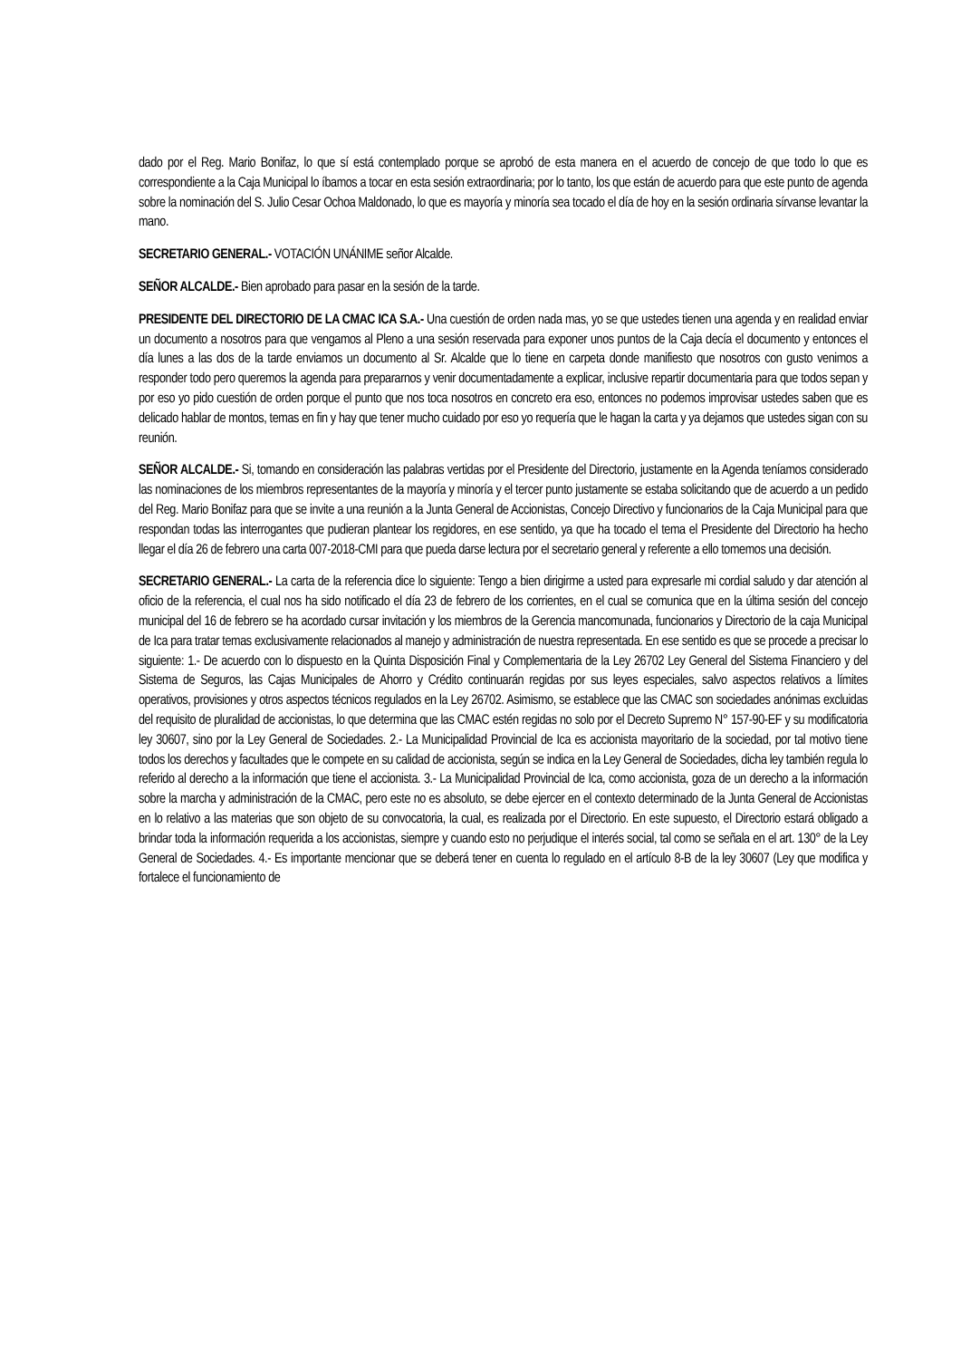dado por el Reg. Mario Bonifaz, lo que sí está contemplado porque se aprobó de esta manera en el acuerdo de concejo de que todo lo que es correspondiente a la Caja Municipal lo íbamos a tocar en esta sesión extraordinaria; por lo tanto, los que están de acuerdo para que este punto de agenda sobre la nominación del S. Julio Cesar Ochoa Maldonado, lo que es mayoría y minoría sea tocado el día de hoy en la sesión ordinaria sírvanse levantar la mano.
SECRETARIO GENERAL.- VOTACIÓN UNÁNIME señor Alcalde.
SEÑOR ALCALDE.- Bien aprobado para pasar en la sesión de la tarde.
PRESIDENTE DEL DIRECTORIO DE LA CMAC ICA S.A.- Una cuestión de orden nada mas, yo se que ustedes tienen una agenda y en realidad enviar un documento a nosotros para que vengamos al Pleno a una sesión reservada para exponer unos puntos de la Caja decía el documento y entonces el día lunes a las dos de la tarde enviamos un documento al Sr. Alcalde que lo tiene en carpeta donde manifiesto que nosotros con gusto venimos a responder todo pero queremos la agenda para prepararnos y venir documentadamente a explicar, inclusive repartir documentaria para que todos sepan y por eso yo pido cuestión de orden porque el punto que nos toca nosotros en concreto era eso, entonces no podemos improvisar ustedes saben que es delicado hablar de montos, temas en fin y hay que tener mucho cuidado por eso yo requería que le hagan la carta y ya dejamos que ustedes sigan con su reunión.
SEÑOR ALCALDE.- Si, tomando en consideración las palabras vertidas por el Presidente del Directorio, justamente en la Agenda teníamos considerado las nominaciones de los miembros representantes de la mayoría y minoría y el tercer punto justamente se estaba solicitando que de acuerdo a un pedido del Reg. Mario Bonifaz para que se invite a una reunión a la Junta General de Accionistas, Concejo Directivo y funcionarios de la Caja Municipal para que respondan todas las interrogantes que pudieran plantear los regidores, en ese sentido, ya que ha tocado el tema el Presidente del Directorio ha hecho llegar el día 26 de febrero una carta 007-2018-CMI para que pueda darse lectura por el secretario general y referente a ello tomemos una decisión.
SECRETARIO GENERAL.- La carta de la referencia dice lo siguiente: Tengo a bien dirigirme a usted para expresarle mi cordial saludo y dar atención al oficio de la referencia, el cual nos ha sido notificado el día 23 de febrero de los corrientes, en el cual se comunica que en la última sesión del concejo municipal del 16 de febrero se ha acordado cursar invitación y los miembros de la Gerencia mancomunada, funcionarios y Directorio de la caja Municipal de Ica para tratar temas exclusivamente relacionados al manejo y administración de nuestra representada. En ese sentido es que se procede a precisar lo siguiente: 1.- De acuerdo con lo dispuesto en la Quinta Disposición Final y Complementaria de la Ley 26702 Ley General del Sistema Financiero y del Sistema de Seguros, las Cajas Municipales de Ahorro y Crédito continuarán regidas por sus leyes especiales, salvo aspectos relativos a límites operativos, provisiones y otros aspectos técnicos regulados en la Ley 26702. Asimismo, se establece que las CMAC son sociedades anónimas excluidas del requisito de pluralidad de accionistas, lo que determina que las CMAC estén regidas no solo por el Decreto Supremo N° 157-90-EF y su modificatoria ley 30607, sino por la Ley General de Sociedades. 2.- La Municipalidad Provincial de Ica es accionista mayoritario de la sociedad, por tal motivo tiene todos los derechos y facultades que le compete en su calidad de accionista, según se indica en la Ley General de Sociedades, dicha ley también regula lo referido al derecho a la información que tiene el accionista. 3.- La Municipalidad Provincial de Ica, como accionista, goza de un derecho a la información sobre la marcha y administración de la CMAC, pero este no es absoluto, se debe ejercer en el contexto determinado de la Junta General de Accionistas en lo relativo a las materias que son objeto de su convocatoria, la cual, es realizada por el Directorio. En este supuesto, el Directorio estará obligado a brindar toda la información requerida a los accionistas, siempre y cuando esto no perjudique el interés social, tal como se señala en el art. 130° de la Ley General de Sociedades. 4.- Es importante mencionar que se deberá tener en cuenta lo regulado en el artículo 8-B de la ley 30607 (Ley que modifica y fortalece el funcionamiento de